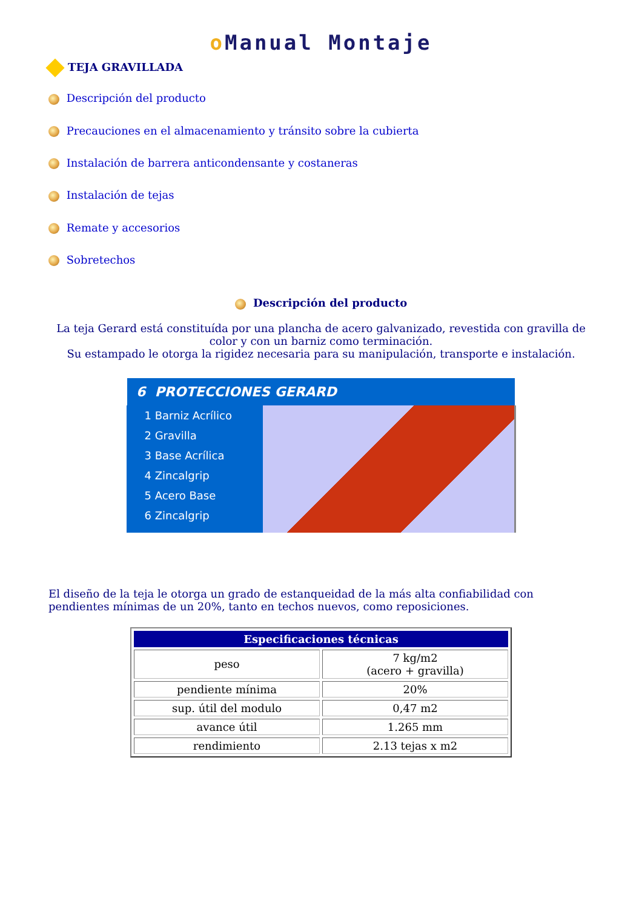o Manual Montaje
TEJA GRAVILLADA
Descripción del producto
Precauciones en el almacenamiento y tránsito sobre la cubierta
Instalación de barrera anticondensante y costaneras
Instalación de tejas
Remate y accesorios
Sobretechos
Descripción del producto
La teja Gerard está constituída por una plancha de acero galvanizado, revestida con gravilla de color y con un barniz como terminación.
Su estampado le otorga la rigidez necesaria para su manipulación, transporte e instalación.
6 PROTECCIONES GERARD
1 Barniz Acrílico
2 Gravilla
3 Base Acrílica
4 Zincalgrip
5 Acero Base
6 Zincalgrip
El diseño de la teja le otorga un grado de estanqueidad de la más alta confiabilidad con pendientes mínimas de un 20%, tanto en techos nuevos, como reposiciones.
| Especificaciones técnicas | |
| --- | --- |
| peso | 7 kg/m2 (acero + gravilla) |
| pendiente mínima | 20% |
| sup. útil del modulo | 0,47 m2 |
| avance útil | 1.265 mm |
| rendimiento | 2.13 tejas x m2 |